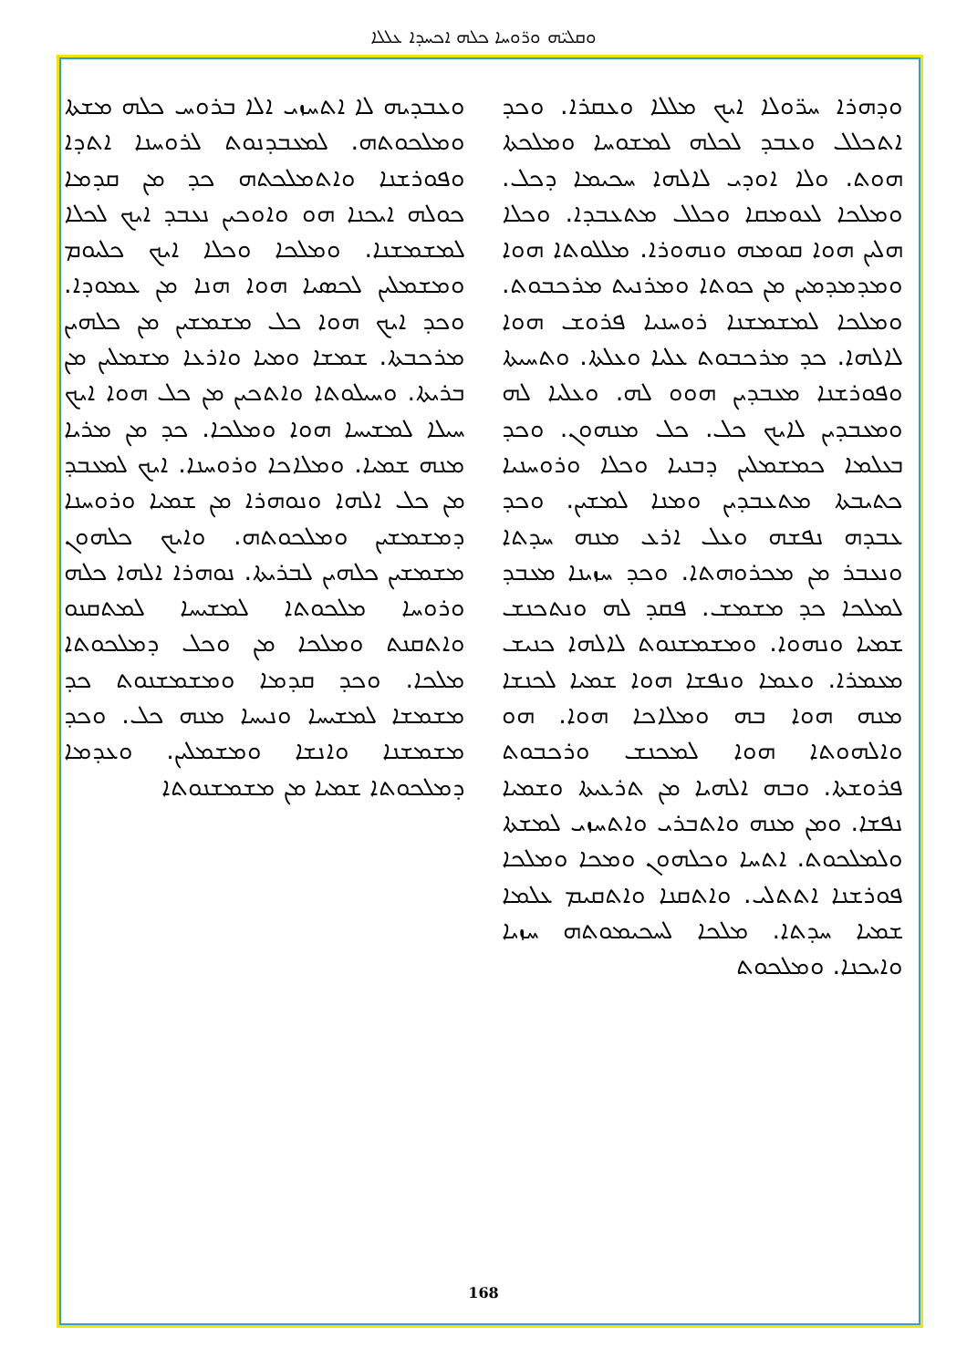ܘܩܠܝ̈ܗ ܘܪ̈ܘܚܐ ܟܠܗ ܐܟܚܕܐ ܥܠܠܐ
ܘܕܗܪܐ ܚܪ̈ܘܠܐ ܐܝܟ ܡܠܠܐ ܘܥܩܪܐ. ܘܟܕ ܐܬܟܠܠ ܘܥܒܕ ܠܟܠܗ ܠܡܫܘܚܐ ܘܡܠܟܬܐ ܗܘܬ. ܘܠܐ ܐܘܕܝ ܠܐܠܗܐ ܚܟܝܡܐ ܕܟܠ. ܘܡܠܟܐ ܠܥܘܡܩܐ ܘܟܠܠ ܡܬܥܒܕܐ. ܘܟܠܐ ܗܠܝܢ ܗܘܐ ܩܘܡܗ ܘܢܗܘܪܐ. ܡܠܠܘܬܐ ܗܘܐ ܘܡܕܡܕܡܝܢ ܡܢ ܟܘܬܐ ܘܡܪܢܝܬ ܡܪܟܒܘܬ. ܘܡܠܟܐ ܠܡܫܡܫܢܐ ܪܘܚܢܝܐ ܦܪܘܫ ܗܘܐ ܠܐܠܗܐ. ܟܕ ܡܪܟܒܘܬ ܥܠܝܐ ܘܥܠܬܐ. ܘܬܚܝܬܐ ܘܦܘܪܫܢܐ ܡܥܒܕܝܢ ܗܘܘ ܠܗ. ܘܥܠܝܐ ܠܗ ܘܡܥܒܕܝܢ ܠܐܝܟ ܟܠ. ܟܠ ܡܢܗܘܢ. ܘܟܕ ܒܥܠܡܐ ܟܡܫܡܠܝܢ ܕܒܢܝܐ ܘܟܠܐ ܘܪܘܚܢܝܐ ܟܬܝܒܬܐ ܡܬܥܒܕܝܢ ܘܡܢܐ ܠܡܫܝܢ. ܘܟܕ ܥܒܕܗ ܢܦܫܗ ܘܥܠ ܐܪܥ ܡܢܗ ܚܕܬܐ ܘܢܥܒܪ ܡܢ ܡܟܪܘܗܬܐ. ܘܟܕ ܚܙܝܢܐ ܡܥܒܕ ܠܡܠܟܐ ܟܕ ܡܫܡܫ. ܦܩܕ ܠܗ ܘܢܬܟܢܫ ܫܡܝܐ ܘܢܗܘܐ. ܘܡܫܡܫܢܘܬ ܠܐܠܗܐ ܟܢܝܫ ܡܥܡܪܐ. ܘܥܡܐ ܘܢܦܫܐ ܗܘܐ ܫܡܝܐ ܠܟܢܫܐ ܡܢܗ ܗܘܐ ܒܗ ܘܡܠܐܟܐ ܗܘܐ. ܗܘ ܘܐܠܗܘܬܐ ܗܘܐ ܠܡܟܢܫ ܘܪܟܒܘܬ ܦܪܘܫܬܐ. ܘܒܗ ܐܠܗܝܐ ܡܢ ܬܪܥܝܬܐ ܘܫܡܝܐ ܢܦܫܐ. ܘܡܢ ܡܢܗ ܘܐܬܒܪܝ ܘܐܬܚܙܝ ܠܡܫܬܐ ܘܠܡܠܟܘܬ. ܐܬܚܐ ܘܟܠܗܘܢ ܘܡܟܐ ܘܡܠܟܐ ܦܘܪܫܢܐ ܐܬܬܠܝ. ܘܐܬܩܢܐ ܘܐܬܩܝܡ ܥܠܡܐ ܫܡܝܐ ܚܕܬܐ. ܡܠܟܐ ܠܚܟܝܡܘܬܗ ܚܙܝܐ ܘܐܝܟܢܐ. ܘܡܠܟܘܬ
ܘܥܒܕܝܗ ܠܐ ܐܬܚܙܝ ܐܠܐ ܒܪܘܚ ܟܠܗ ܡܫܬܐ ܘܡܠܟܘܬܗ. ܠܡܥܒܕܢܘܬ ܠܪܘܚܢܐ ܐܬܕܐ ܘܦܘܪܫܢܐ ܘܐܬܡܠܟܬܗ ܟܕ ܡܢ ܩܕܡܐ ܟܘܠܗ ܐܝܟܢܐ ܗܘ ܘܐܘܟܝܢ ܢܥܒܕ ܐܝܟ ܠܟܠܐ ܠܡܫܡܫܢܐ. ܘܡܠܟܐ ܘܟܠܐ ܐܝܟ ܟܠܝܘܡ ܘܡܫܡܠܝܢ ܠܟܣܝܐ ܗܘܐ ܗܢܐ ܡܢ ܥܡܘܕܐ. ܘܟܕ ܐܝܟ ܗܘܐ ܟܠ ܡܫܡܫܝܢ ܡܢ ܟܠܗܝܢ ܡܪܟܒܬܐ. ܫܡܫܐ ܘܡܝܐ ܘܐܪܥܐ ܡܫܡܠܝܢ ܡܢ ܒܪܝܬܐ. ܘܚܝܠܘܬܐ ܘܐܬܟܝܢ ܡܢ ܟܠ ܗܘܐ ܐܝܟ ܚܝܠܐ ܠܡܫܝܚܐ ܗܘܐ ܘܡܠܟܐ. ܟܕ ܡܢ ܡܪܝܐ ܡܢܗ ܫܡܝܐ. ܘܡܠܐܟܐ ܘܪܘܚܢܐ. ܐܝܟ ܠܡܥܒܕ ܡܢ ܟܠ ܐܠܗܐ ܘܢܘܗܪܐ ܡܢ ܫܡܝܐ ܘܪܘܚܢܐ ܕܡܫܡܫܝܢ ܘܡܠܟܘܬܗ. ܘܐܝܟ ܟܠܗܘܢ ܡܫܡܫܝܢ ܟܠܗܝܢ ܠܒܪܝܬܐ. ܢܘܗܪܐ ܐܠܗܐ ܟܠܗ ܘܪܘܚܐ ܡܠܟܘܬܐ ܠܡܫܝܚܐ ܠܡܬܩܢܘ ܘܐܬܩܢܬ ܘܡܠܟܐ ܡܢ ܘܟܠ ܕܡܠܟܘܬܐ ܡܠܟܐ. ܘܟܕ ܩܕܡܐ ܘܡܫܡܫܢܘܬ ܟܕ ܡܫܡܫܐ ܠܡܫܝܚܐ ܘܢܝܚܐ ܡܢܗ ܟܠ. ܘܟܕ ܡܫܡܫܢܐ ܘܐܢܫܐ ܘܡܫܡܠܝܢ. ܘܥܕܡܐ ܕܡܠܟܘܬܐ ܫܡܝܐ ܡܢ ܡܫܡܫܢܘܬܐ
168